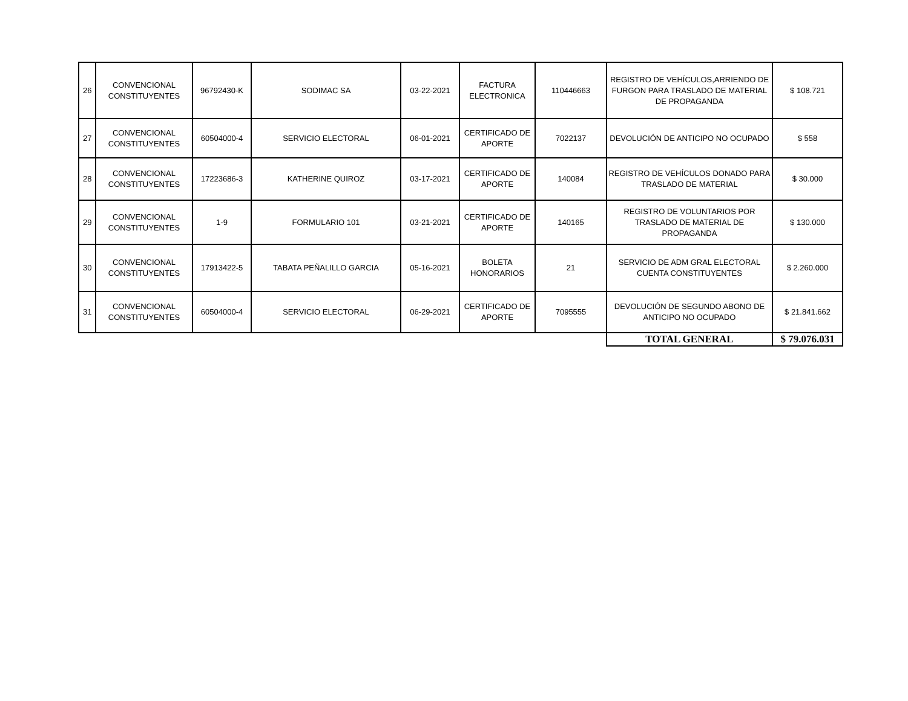| 26 | CONVENCIONAL CONSTITUYENTES | 96792430-K | SODIMAC SA | 03-22-2021 | FACTURA ELECTRONICA | 110446663 | REGISTRO DE VEHÍCULOS,ARRIENDO DE FURGON PARA TRASLADO DE MATERIAL DE PROPAGANDA | $ 108.721 |
| 27 | CONVENCIONAL CONSTITUYENTES | 60504000-4 | SERVICIO ELECTORAL | 06-01-2021 | CERTIFICADO DE APORTE | 7022137 | DEVOLUCIÓN DE ANTICIPO NO OCUPADO | $ 558 |
| 28 | CONVENCIONAL CONSTITUYENTES | 17223686-3 | KATHERINE QUIROZ | 03-17-2021 | CERTIFICADO DE APORTE | 140084 | REGISTRO DE VEHÍCULOS DONADO PARA TRASLADO DE MATERIAL | $ 30.000 |
| 29 | CONVENCIONAL CONSTITUYENTES | 1-9 | FORMULARIO 101 | 03-21-2021 | CERTIFICADO DE APORTE | 140165 | REGISTRO DE VOLUNTARIOS POR TRASLADO DE MATERIAL DE PROPAGANDA | $ 130.000 |
| 30 | CONVENCIONAL CONSTITUYENTES | 17913422-5 | TABATA PEÑALILLO GARCIA | 05-16-2021 | BOLETA HONORARIOS | 21 | SERVICIO DE ADM GRAL ELECTORAL CUENTA CONSTITUYENTES | $ 2.260.000 |
| 31 | CONVENCIONAL CONSTITUYENTES | 60504000-4 | SERVICIO ELECTORAL | 06-29-2021 | CERTIFICADO DE APORTE | 7095555 | DEVOLUCIÓN DE SEGUNDO ABONO DE ANTICIPO NO OCUPADO | $ 21.841.662 |
| | | | | | | | TOTAL GENERAL | $ 79.076.031 |